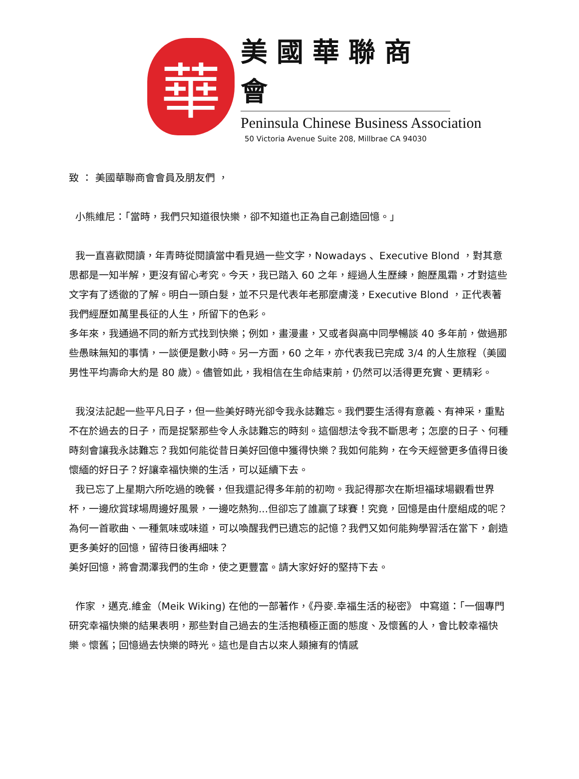華
美國華聯商會
Peninsula Chinese Business Association
50 Victoria Avenue Suite 208, Millbrae CA 94030
致 ： 美國華聯商會會員及朋友們 ，
小熊維尼：「當時，我們只知道很快樂，卻不知道也正為自己創造回憶。」
我一直喜歡閱讀，年青時從閱讀當中看見過一些文字，Nowadays 、Executive Blond ，對其意思都是一知半解，更沒有留心考究。今天，我已踏入 60 之年，經過人生歷練，飽歷風霜，才對這些文字有了透徹的了解。明白一頭白髮，並不只是代表年老那麼膚淺，Executive Blond ，正代表著我們經歷如萬里長征的人生，所留下的色彩。
多年來，我通過不同的新方式找到快樂；例如，畫漫畫，又或者與高中同學暢談 40 多年前，做過那些愚昧無知的事情，一談便是數小時。另一方面，60 之年，亦代表我已完成 3/4 的人生旅程（美國男性平均壽命大約是 80 歲）。儘管如此，我相信在生命結束前，仍然可以活得更充實、更精彩。
我沒法記起一些平凡日子，但一些美好時光卻令我永誌難忘。我們要生活得有意義、有神采，重點不在於過去的日子，而是捉緊那些令人永誌難忘的時刻。這個想法令我不斷思考；怎麼的日子、何種時刻會讓我永誌難忘？我如何能從昔日美好回億中獲得快樂？我如何能夠，在今天經營更多值得日後懷緬的好日子？好讓幸福快樂的生活，可以延續下去。
我已忘了上星期六所吃過的晚餐，但我還記得多年前的初吻。我記得那次在斯坦福球場觀看世界杯，一邊欣賞球場周邊好風景，一邊吃熱狗...但卻忘了誰贏了球賽！究竟，回憶是由什麼組成的呢？為何一首歌曲、一種氣味或味道，可以喚醒我們已遺忘的記憶？我們又如何能夠學習活在當下，創造更多美好的回憶，留待日後再細味？
美好回憶，將會潤澤我們的生命，使之更豐富。請大家好好的堅持下去。
作家 ，邁克.維金（Meik Wiking) 在他的一部著作，《丹麥.幸福生活的秘密》 中寫道：「一個專門研究幸福快樂的結果表明，那些對自己過去的生活抱積極正面的態度、及懷舊的人，會比較幸福快樂。懷舊；回憶過去快樂的時光。這也是自古以來人類擁有的情感